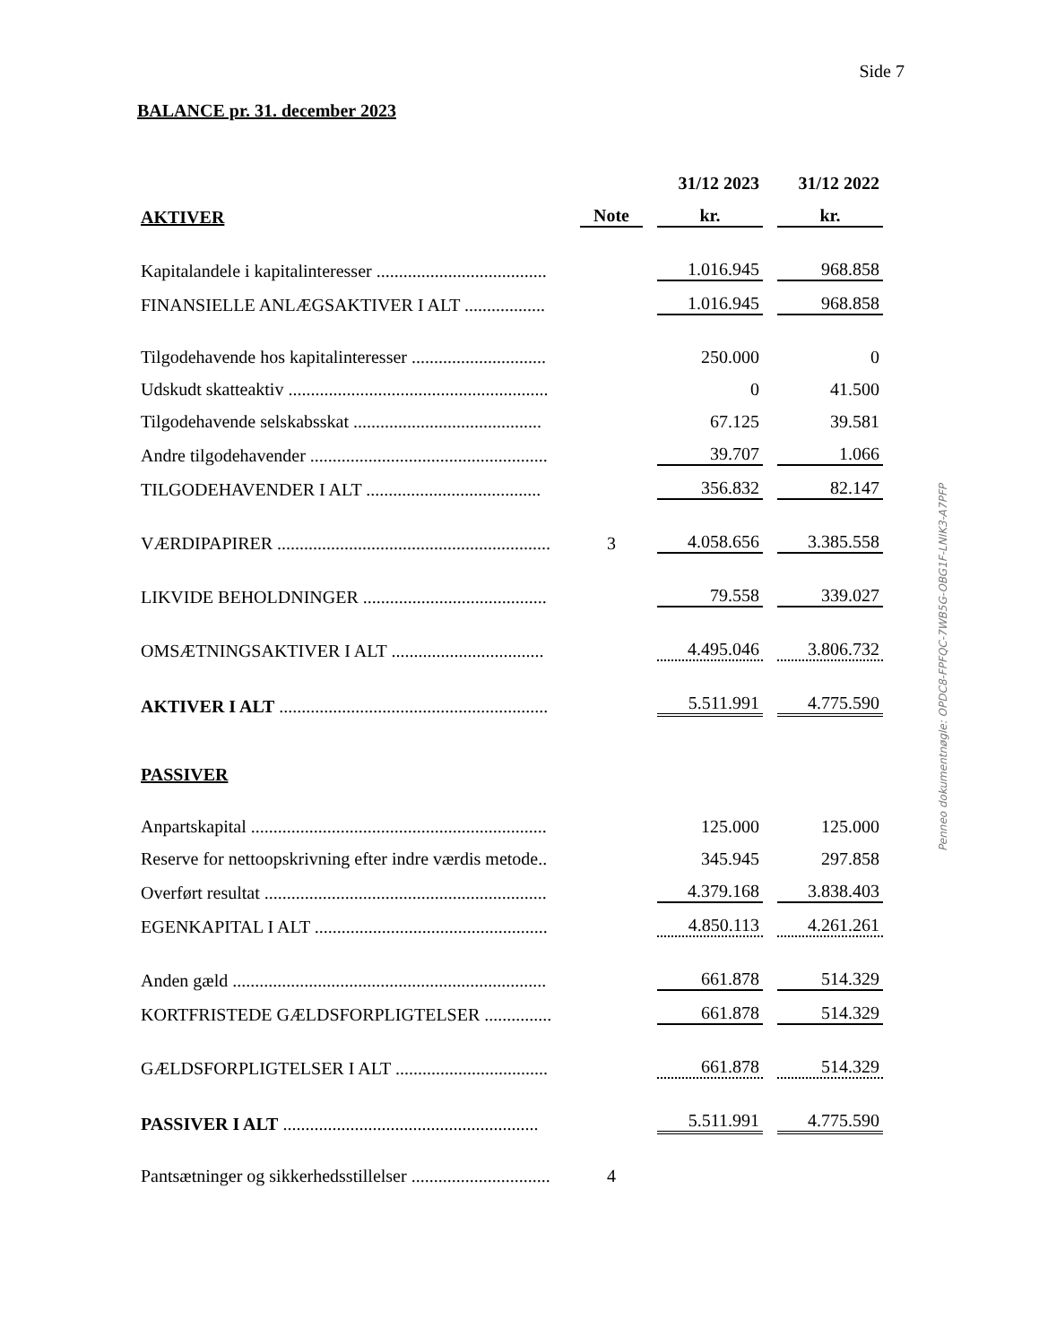Side 7
BALANCE pr. 31. december 2023
| | | 31/12 2023 | 31/12 2022 |
| --- | --- | --- | --- |
| AKTIVER | Note | kr. | kr. |
| Kapitalandele i kapitalinteresser ...................................... | | 1.016.945 | 968.858 |
| FINANSIELLE ANLÆGSAKTIVER I ALT .................. | | 1.016.945 | 968.858 |
| Tilgodehavende hos kapitalinteresser .............................. | | 250.000 | 0 |
| Udskudt skatteaktiv .......................................................... | | 0 | 41.500 |
| Tilgodehavende selskabsskat .......................................... | | 67.125 | 39.581 |
| Andre tilgodehavender ..................................................... | | 39.707 | 1.066 |
| TILGODEHAVENDER I ALT ....................................... | | 356.832 | 82.147 |
| VÆRDIPAPIRER ............................................................. | 3 | 4.058.656 | 3.385.558 |
| LIKVIDE BEHOLDNINGER ......................................... | | 79.558 | 339.027 |
| OMSÆTNINGSAKTIVER I ALT .................................. | | 4.495.046 | 3.806.732 |
| AKTIVER I ALT ............................................................ | | 5.511.991 | 4.775.590 |
| PASSIVER | | | |
| Anpartskapital .................................................................. | | 125.000 | 125.000 |
| Reserve for nettoopskrivning efter indre værdis metode.. | | 345.945 | 297.858 |
| Overført resultat ............................................................... | | 4.379.168 | 3.838.403 |
| EGENKAPITAL I ALT .................................................... | | 4.850.113 | 4.261.261 |
| Anden gæld ...................................................................... | | 661.878 | 514.329 |
| KORTFRISTEDE GÆLDSFORPLIGTELSER ............... | | 661.878 | 514.329 |
| GÆLDSFORPLIGTELSER I ALT .................................. | | 661.878 | 514.329 |
| PASSIVER I ALT ......................................................... | | 5.511.991 | 4.775.590 |
| Pantsætninger og sikkerhedsstillelser ............................... | 4 | | |
Penneo dokumentnøgle: OPDC8-FPFQC-7WB5G-OBG1F-LNIK3-A7PFP